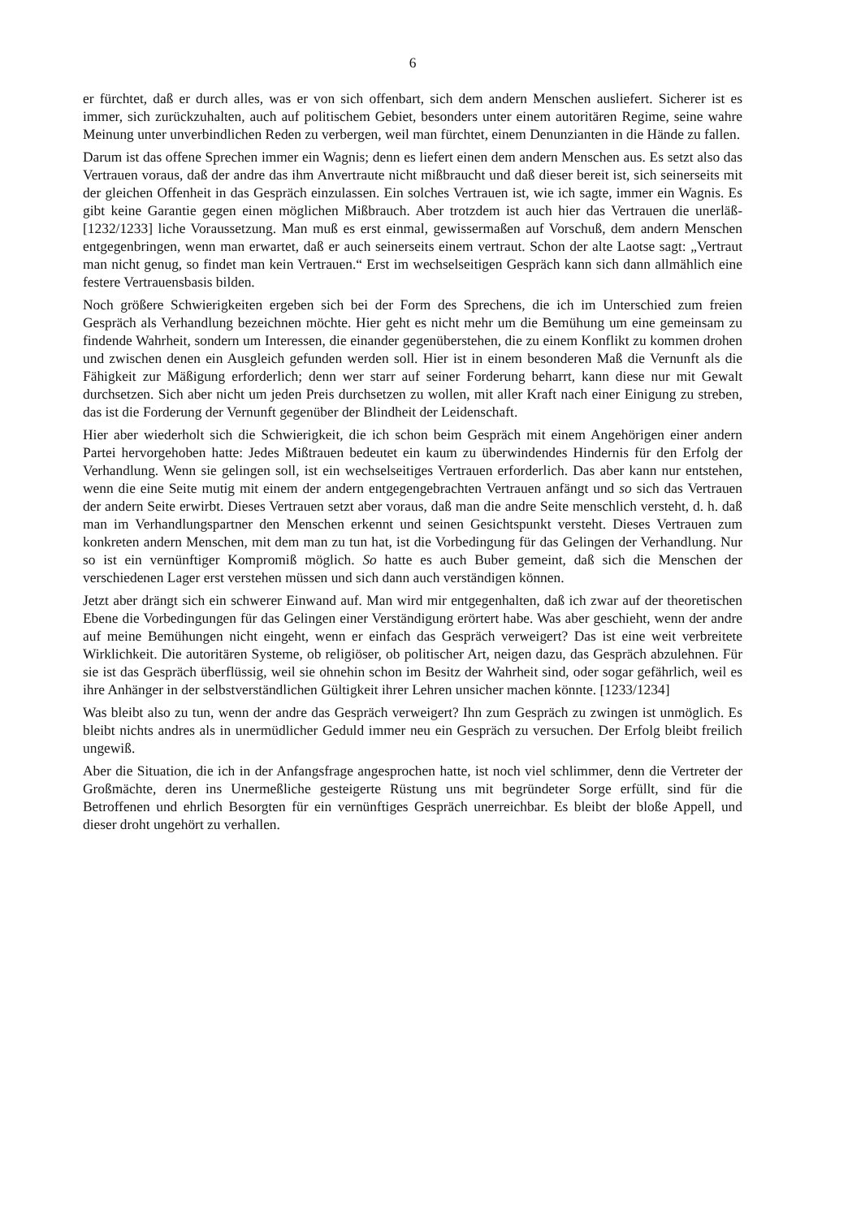6
er fürchtet, daß er durch alles, was er von sich offenbart, sich dem andern Menschen ausliefert. Sicherer ist es immer, sich zurückzuhalten, auch auf politischem Gebiet, besonders unter einem autoritären Regime, seine wahre Meinung unter unverbindlichen Reden zu verbergen, weil man fürchtet, einem Denunzianten in die Hände zu fallen.
Darum ist das offene Sprechen immer ein Wagnis; denn es liefert einen dem andern Menschen aus. Es setzt also das Vertrauen voraus, daß der andre das ihm Anvertraute nicht mißbraucht und daß dieser bereit ist, sich seinerseits mit der gleichen Offenheit in das Gespräch einzulassen. Ein solches Vertrauen ist, wie ich sagte, immer ein Wagnis. Es gibt keine Garantie gegen einen möglichen Mißbrauch. Aber trotzdem ist auch hier das Vertrauen die unerläß- [1232/1233] liche Voraussetzung. Man muß es erst einmal, gewissermaßen auf Vorschuß, dem andern Menschen entgegenbringen, wenn man erwartet, daß er auch seinerseits einem vertraut. Schon der alte Laotse sagt: „Vertraut man nicht genug, so findet man kein Vertrauen.“ Erst im wechselseitigen Gespräch kann sich dann allmählich eine festere Vertrauensbasis bilden.
Noch größere Schwierigkeiten ergeben sich bei der Form des Sprechens, die ich im Unterschied zum freien Gespräch als Verhandlung bezeichnen möchte. Hier geht es nicht mehr um die Bemühung um eine gemeinsam zu findende Wahrheit, sondern um Interessen, die einander gegenüberstehen, die zu einem Konflikt zu kommen drohen und zwischen denen ein Ausgleich gefunden werden soll. Hier ist in einem besonderen Maß die Vernunft als die Fähigkeit zur Mäßigung erforderlich; denn wer starr auf seiner Forderung beharrt, kann diese nur mit Gewalt durchsetzen. Sich aber nicht um jeden Preis durchsetzen zu wollen, mit aller Kraft nach einer Einigung zu streben, das ist die Forderung der Vernunft gegenüber der Blindheit der Leidenschaft.
Hier aber wiederholt sich die Schwierigkeit, die ich schon beim Gespräch mit einem Angehörigen einer andern Partei hervorgehoben hatte: Jedes Mißtrauen bedeutet ein kaum zu überwindendes Hindernis für den Erfolg der Verhandlung. Wenn sie gelingen soll, ist ein wechselseitiges Vertrauen erforderlich. Das aber kann nur entstehen, wenn die eine Seite mutig mit einem der andern entgegengebrachten Vertrauen anfängt und so sich das Vertrauen der andern Seite erwirbt. Dieses Vertrauen setzt aber voraus, daß man die andre Seite menschlich versteht, d. h. daß man im Verhandlungspartner den Menschen erkennt und seinen Gesichtspunkt versteht. Dieses Vertrauen zum konkreten andern Menschen, mit dem man zu tun hat, ist die Vorbedingung für das Gelingen der Verhandlung. Nur so ist ein vernünftiger Kompromiß möglich. So hatte es auch Buber gemeint, daß sich die Menschen der verschiedenen Lager erst verstehen müssen und sich dann auch verständigen können.
Jetzt aber drängt sich ein schwerer Einwand auf. Man wird mir entgegenhalten, daß ich zwar auf der theoretischen Ebene die Vorbedingungen für das Gelingen einer Verständigung erörtert habe. Was aber geschieht, wenn der andre auf meine Bemühungen nicht eingeht, wenn er einfach das Gespräch verweigert? Das ist eine weit verbreitete Wirklichkeit. Die autoritären Systeme, ob religiöser, ob politischer Art, neigen dazu, das Gespräch abzulehnen. Für sie ist das Gespräch überflüssig, weil sie ohnehin schon im Besitz der Wahrheit sind, oder sogar gefährlich, weil es ihre Anhänger in der selbstverständlichen Gültigkeit ihrer Lehren unsicher machen könnte. [1233/1234]
Was bleibt also zu tun, wenn der andre das Gespräch verweigert? Ihn zum Gespräch zu zwingen ist unmöglich. Es bleibt nichts andres als in unermüdlicher Geduld immer neu ein Gespräch zu versuchen. Der Erfolg bleibt freilich ungewiß.
Aber die Situation, die ich in der Anfangsfrage angesprochen hatte, ist noch viel schlimmer, denn die Vertreter der Großmächte, deren ins Unermeßliche gesteigerte Rüstung uns mit begründeter Sorge erfüllt, sind für die Betroffenen und ehrlich Besorgten für ein vernünftiges Gespräch unerreichbar. Es bleibt der bloße Appell, und dieser droht ungehört zu verhallen.